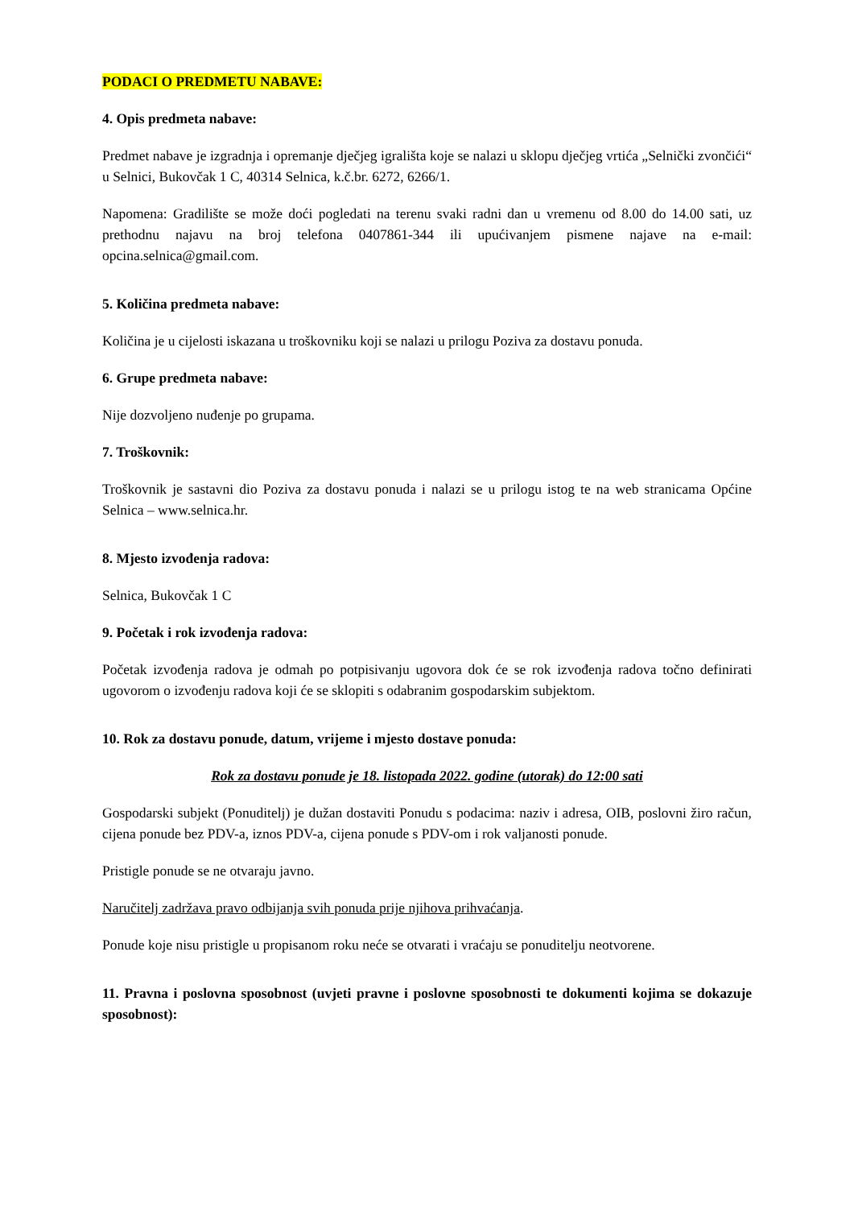PODACI O PREDMETU NABAVE:
4. Opis predmeta nabave:
Predmet nabave je izgradnja i opremanje dječjeg igrališta koje se nalazi u sklopu dječjeg vrtića „Selnički zvončići“ u Selnici, Bukovčak 1 C, 40314 Selnica, k.č.br. 6272, 6266/1.
Napomena: Gradilište se može doći pogledati na terenu svaki radni dan u vremenu od 8.00 do 14.00 sati, uz prethodnu najavu na broj telefona 0407861-344 ili upućivanjem pismene najave na e-mail: opcina.selnica@gmail.com.
5. Količina predmeta nabave:
Količina je u cijelosti iskazana u troškovniku koji se nalazi u prilogu Poziva za dostavu ponuda.
6. Grupe predmeta nabave:
Nije dozvoljeno nuđenje po grupama.
7. Troškovnik:
Troškovnik je sastavni dio Poziva za dostavu ponuda i nalazi se u prilogu istog te na web stranicama Općine Selnica – www.selnica.hr.
8. Mjesto izvođenja radova:
Selnica, Bukovčak 1 C
9. Početak i rok izvođenja radova:
Početak izvođenja radova je odmah po potpisivanju ugovora dok će se rok izvođenja radova točno definirati ugovorom o izvođenju radova koji će se sklopiti s odabranim gospodarskim subjektom.
10. Rok za dostavu ponude, datum, vrijeme i mjesto dostave ponuda:
Rok za dostavu ponude je 18. listopada 2022. godine (utorak) do 12:00 sati
Gospodarski subjekt (Ponuditelj) je dužan dostaviti Ponudu s podacima: naziv i adresa, OIB, poslovni žiro račun, cijena ponude bez PDV-a, iznos PDV-a, cijena ponude s PDV-om i rok valjanosti ponude.
Pristigle ponude se ne otvaraju javno.
Naručitelj zadržava pravo odbijanja svih ponuda prije njihova prihvaćanja.
Ponude koje nisu pristigle u propisanom roku neće se otvarati i vraćaju se ponuditelju neotvorene.
11. Pravna i poslovna sposobnost (uvjeti pravne i poslovne sposobnosti te dokumenti kojima se dokazuje sposobnost):